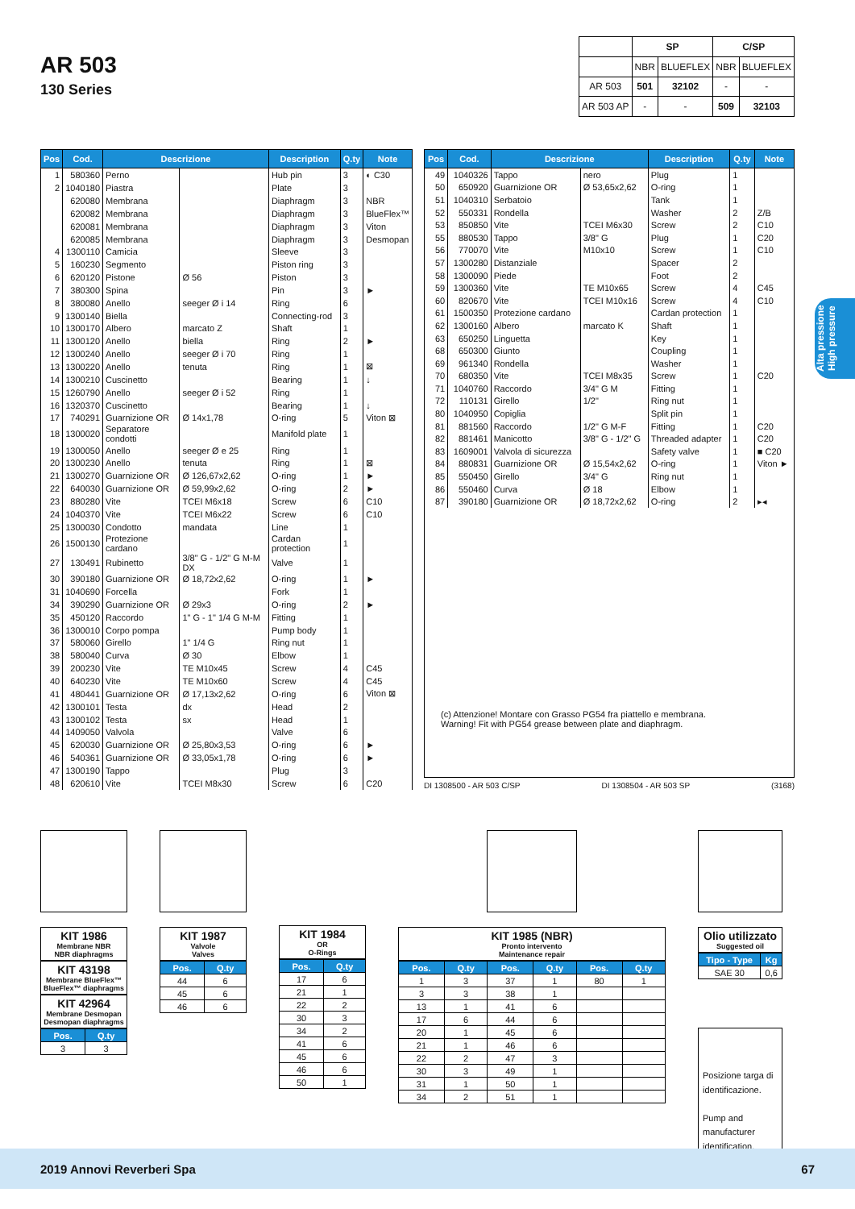AR 503
130 Series
| | SP | | C/SP | |
| | NBR | BLUEFLEX | NBR | BLUEFLEX |
| AR 503 | 501 | 32102 | - | - |
| AR 503 AP | - | - | 509 | 32103 |
Alta pressione
High pressure
| Pos | Cod. | Descrizione | | Description | Q.ty | Note |
| --- | --- | --- | --- | --- | --- | --- |
| 1 | 580360 | Perno | | Hub pin | 3 | ◐ C30 |
| 2 | 1040180 | Piastra | | Plate | 3 | |
| | 620080 | Membrana | | Diaphragm | 3 | NBR |
| | 620082 | Membrana | | Diaphragm | 3 | BlueFlex™ |
| | 620081 | Membrana | | Diaphragm | 3 | Viton |
| | 620085 | Membrana | | Diaphragm | 3 | Desmopan |
| 4 | 1300110 | Camicia | | Sleeve | 3 | |
| 5 | 160230 | Segmento | | Piston ring | 3 | |
| 6 | 620120 | Pistone | Ø 56 | Piston | 3 | |
| 7 | 380300 | Spina | | Pin | 3 | ► |
| 8 | 380080 | Anello | seeger Ø i 14 | Ring | 6 | |
| 9 | 1300140 | Biella | | Connecting-rod | 3 | |
| 10 | 1300170 | Albero | marcato Z | Shaft | 1 | |
| 11 | 1300120 | Anello | biella | Ring | 2 | ► |
| 12 | 1300240 | Anello | seeger Ø i 70 | Ring | 1 | |
| 13 | 1300220 | Anello | tenuta | Ring | 1 | ⊠ |
| 14 | 1300210 | Cuscinetto | | Bearing | 1 | ↓ |
| 15 | 1260790 | Anello | seeger Ø i 52 | Ring | 1 | |
| 16 | 1320370 | Cuscinetto | | Bearing | 1 | ↓ |
| 17 | 740291 | Guarnizione OR | Ø 14x1,78 | O-ring | 5 | Viton ⊠ |
| 18 | 1300020 | Separatore condotti | | Manifold plate | 1 | |
| 19 | 1300050 | Anello | seeger Ø e 25 | Ring | 1 | |
| 20 | 1300230 | Anello | tenuta | Ring | 1 | ⊠ |
| 21 | 1300270 | Guarnizione OR | Ø 126,67x2,62 | O-ring | 1 | ► |
| 22 | 640030 | Guarnizione OR | Ø 59,99x2,62 | O-ring | 2 | ► |
| 23 | 880280 | Vite | TCEI M6x18 | Screw | 6 | C10 |
| 24 | 1040370 | Vite | TCEI M6x22 | Screw | 6 | C10 |
| 25 | 1300030 | Condotto | mandata | Line | 1 | |
| 26 | 1500130 | Protezione cardano | | Cardan protection | 1 | |
| 27 | 130491 | Rubinetto | 3/8" G - 1/2" G M-M DX | Valve | 1 | |
| 30 | 390180 | Guarnizione OR | Ø 18,72x2,62 | O-ring | 1 | ► |
| 31 | 1040690 | Forcella | | Fork | 1 | |
| 34 | 390290 | Guarnizione OR | Ø 29x3 | O-ring | 2 | ► |
| 35 | 450120 | Raccordo | 1" G - 1" 1/4 G M-M | Fitting | 1 | |
| 36 | 1300010 | Corpo pompa | | Pump body | 1 | |
| 37 | 580060 | Girello | 1" 1/4 G | Ring nut | 1 | |
| 38 | 580040 | Curva | Ø 30 | Elbow | 1 | |
| 39 | 200230 | Vite | TE M10x45 | Screw | 4 | C45 |
| 40 | 640230 | Vite | TE M10x60 | Screw | 4 | C45 |
| 41 | 480441 | Guarnizione OR | Ø 17,13x2,62 | O-ring | 6 | Viton ⊠ |
| 42 | 1300101 | Testa | dx | Head | 2 | |
| 43 | 1300102 | Testa | sx | Head | 1 | |
| 44 | 1409050 | Valvola | | Valve | 6 | |
| 45 | 620030 | Guarnizione OR | Ø 25,80x3,53 | O-ring | 6 | ► |
| 46 | 540361 | Guarnizione OR | Ø 33,05x1,78 | O-ring | 6 | ► |
| 47 | 1300190 | Tappo | | Plug | 3 | |
| 48 | 620610 | Vite | TCEI M8x30 | Screw | 6 | C20 |
| Pos | Cod. | Descrizione | | Description | Q.ty | Note |
| --- | --- | --- | --- | --- | --- | --- |
| 49 | 1040326 | Tappo | nero | Plug | 1 | |
| 50 | 650920 | Guarnizione OR | Ø 53,65x2,62 | O-ring | 1 | |
| 51 | 1040310 | Serbatoio | | Tank | 1 | |
| 52 | 550331 | Rondella | | Washer | 2 | Z/B |
| 53 | 850850 | Vite | TCEI M6x30 | Screw | 2 | C10 |
| 55 | 880530 | Tappo | 3/8" G | Plug | 1 | C20 |
| 56 | 770070 | Vite | M10x10 | Screw | 1 | C10 |
| 57 | 1300280 | Distanziale | | Spacer | 2 | |
| 58 | 1300090 | Piede | | Foot | 2 | |
| 59 | 1300360 | Vite | TE M10x65 | Screw | 4 | C45 |
| 60 | 820670 | Vite | TCEI M10x16 | Screw | 4 | C10 |
| 61 | 1500350 | Protezione cardano | | Cardan protection | 1 | |
| 62 | 1300160 | Albero | marcato K | Shaft | 1 | |
| 63 | 650250 | Linguetta | | Key | 1 | |
| 68 | 650300 | Giunto | | Coupling | 1 | |
| 69 | 961340 | Rondella | | Washer | 1 | |
| 70 | 680350 | Vite | TCEI M8x35 | Screw | 1 | C20 |
| 71 | 1040760 | Raccordo | 3/4" G M | Fitting | 1 | |
| 72 | 110131 | Girello | 1/2" | Ring nut | 1 | |
| 80 | 1040950 | Copiglia | | Split pin | 1 | |
| 81 | 881560 | Raccordo | 1/2" G M-F | Fitting | 1 | C20 |
| 82 | 881461 | Manicotto | 3/8" G - 1/2" G | Threaded adapter | 1 | C20 |
| 83 | 1609001 | Valvola di sicurezza | | Safety valve | 1 | ■ C20 |
| 84 | 880831 | Guarnizione OR | Ø 15,54x2,62 | O-ring | 1 | Viton ► |
| 85 | 550450 | Girello | 3/4" G | Ring nut | 1 | |
| 86 | 550460 | Curva | Ø 18 | Elbow | 1 | |
| 87 | 390180 | Guarnizione OR | Ø 18,72x2,62 | O-ring | 2 | ▸◂ |
(c) Attenzione! Montare con Grasso PG54 fra piattello e membrana.
Warning! Fit with PG54 grease between plate and diaphragm.
DI 1308500 - AR 503 C/SP DI 1308504 - AR 503 SP (3168)
KIT 1986
Membrane NBR
NBR diaphragms
KIT 43198
Membrane BlueFlex™
BlueFlex™ diaphragms
KIT 42964
Membrane Desmopan
Desmopan diaphragms
| Pos. | Q.ty |
| --- | --- |
| 3 | 3 |
KIT 1987
Valvole
Valves
| Pos. | Q.ty |
| --- | --- |
| 44 | 6 |
| 45 | 6 |
| 46 | 6 |
KIT 1984
OR
O-Rings
| Pos. | Q.ty |
| --- | --- |
| 17 | 6 |
| 21 | 1 |
| 22 | 2 |
| 30 | 3 |
| 34 | 2 |
| 41 | 6 |
| 45 | 6 |
| 46 | 6 |
| 50 | 1 |
KIT 1985 (NBR)
Pronto intervento
Maintenance repair
| Pos. | Q.ty | Pos. | Q.ty | Pos. | Q.ty |
| --- | --- | --- | --- | --- | --- |
| 1 | 3 | 37 | 1 | 80 | 1 |
| 3 | 3 | 38 | 1 | | |
| 13 | 1 | 41 | 6 | | |
| 17 | 6 | 44 | 6 | | |
| 20 | 1 | 45 | 6 | | |
| 21 | 1 | 46 | 6 | | |
| 22 | 2 | 47 | 3 | | |
| 30 | 3 | 49 | 1 | | |
| 31 | 1 | 50 | 1 | | |
| 34 | 2 | 51 | 1 | | |
Olio utilizzato
Suggested oil
| Tipo - Type | Kg |
| --- | --- |
| SAE 30 | 0,6 |
Posizione targa di identificazione.
Pump and manufacturer identification.
2019 Annovi Reverberi Spa 67